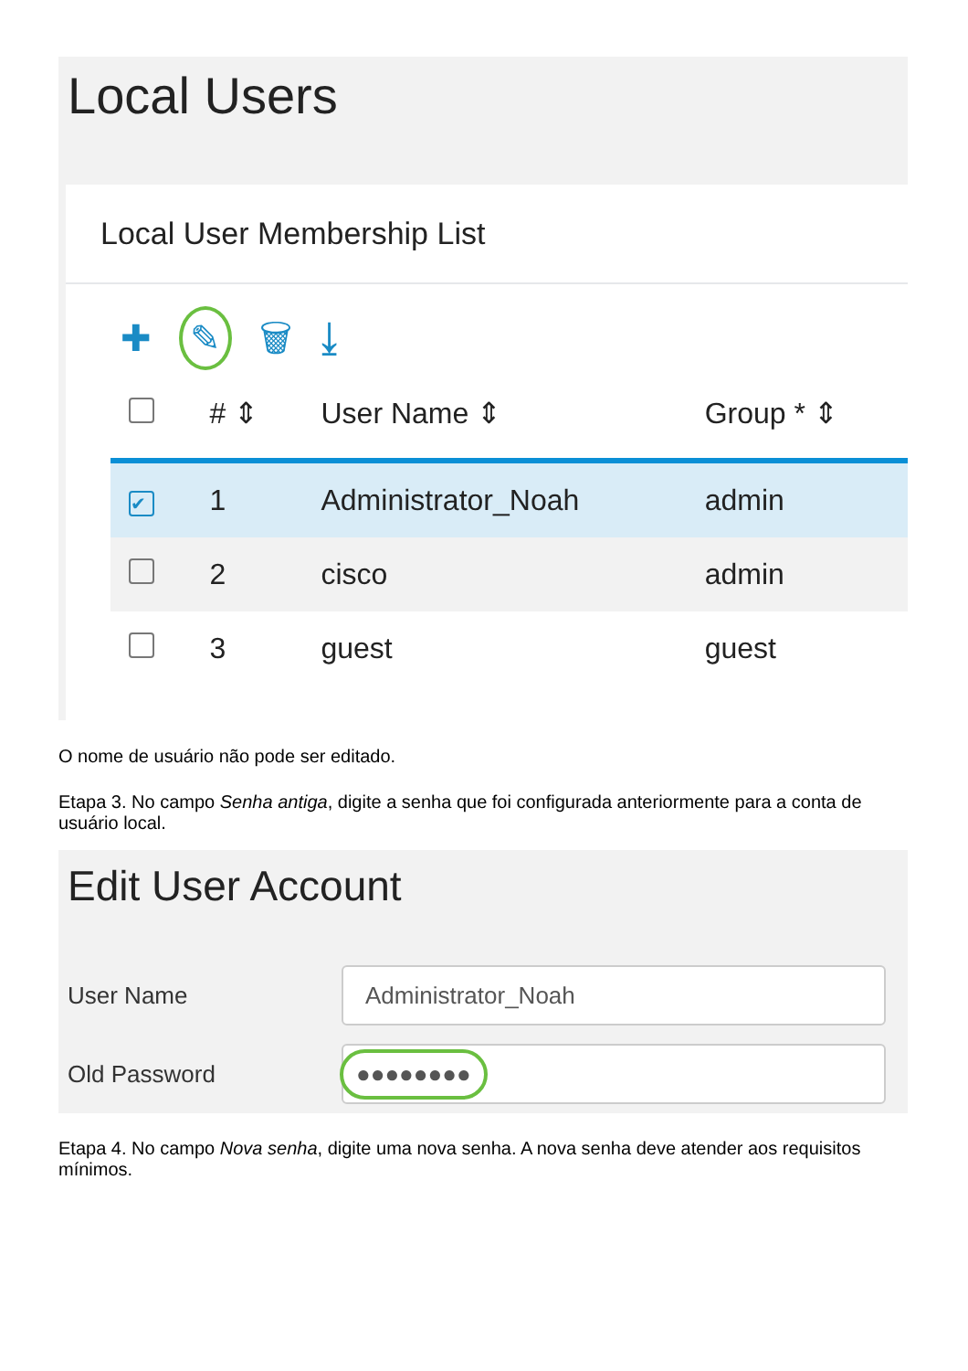Local Users
Local User Membership List
✚ ✎ 🗑 ⤓
| | # ⇕ | User Name ⇕ | Group * ⇕ |
| --- | --- | --- | --- |
| ✔ | 1 | Administrator_Noah | admin |
| | 2 | cisco | admin |
| | 3 | guest | guest |
O nome de usuário não pode ser editado.
Etapa 3. No campo Senha antiga, digite a senha que foi configurada anteriormente para a conta de usuário local.
Edit User Account
User Name
Administrator_Noah
Old Password
●●●●●●●●
Etapa 4. No campo Nova senha, digite uma nova senha. A nova senha deve atender aos requisitos mínimos.